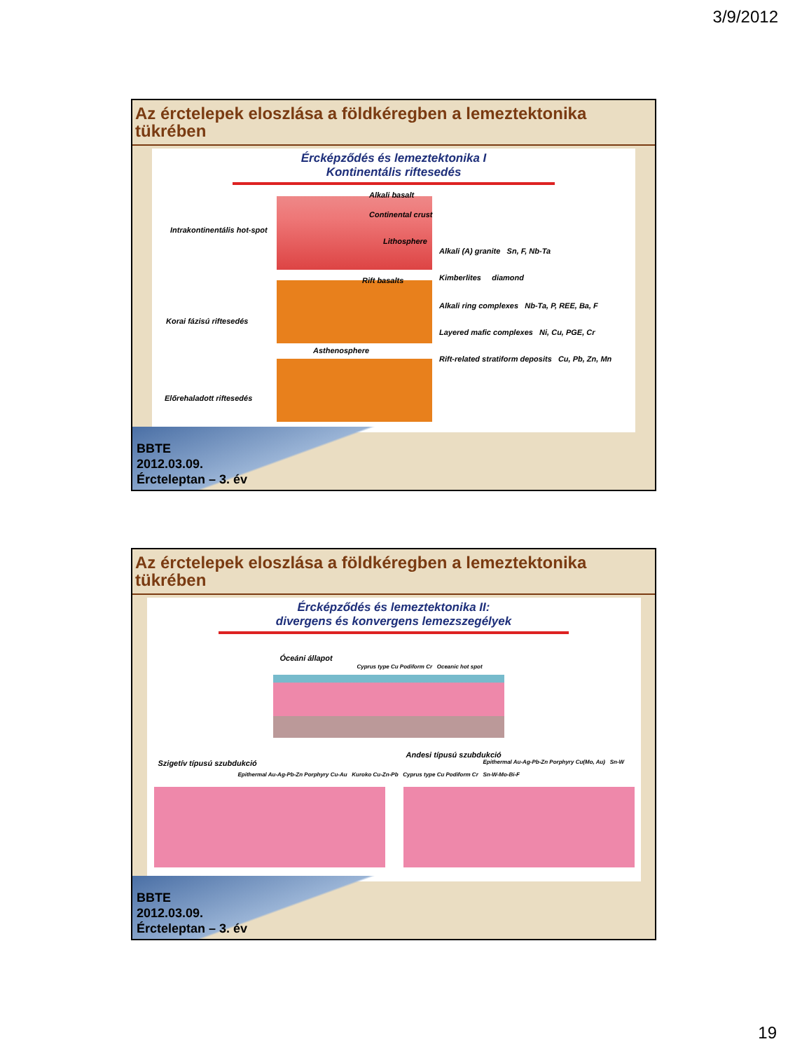3/9/2012
Az érctelepek eloszlása a földkéregben a lemeztektonika tükrében
Ércképződés és lemeztektonika I
Kontinentális riftesedés
Intrakontinentális hot-spot
Korai fázisú riftesedés
Előrehaladott riftesedés
Alkali basalt
Continental crust
Lithosphere
Rift basalts
Asthenosphere
Alkali (A) granite Sn, F, Nb-Ta
Kimberlites diamond
Alkali ring complexes Nb-Ta, P, REE, Ba, F
Layered mafic complexes Ni, Cu, PGE, Cr
Rift-related stratiform deposits Cu, Pb, Zn, Mn
BBTE
2012.03.09.
Ércteleptan – 3. év
Az érctelepek eloszlása a földkéregben a lemeztektonika tükrében
Ércképződés és lemeztektonika II:
divergens és konvergens lemezszegélyek
Óceáni állapot
Cyprus type Cu Podiform Cr Oceanic hot spot
Szigetív típusú szubdukció
Andesi típusú szubdukció
Epithermal Au-Ag-Pb-Zn Porphyry Cu-Au Kuroko Cu-Zn-Pb Cyprus type Cu Podiform Cr Sn-W-Mo-Bi-F
Epithermal Au-Ag-Pb-Zn Porphyry Cu(Mo, Au) Sn-W
BBTE
2012.03.09.
Ércteleptan – 3. év
19